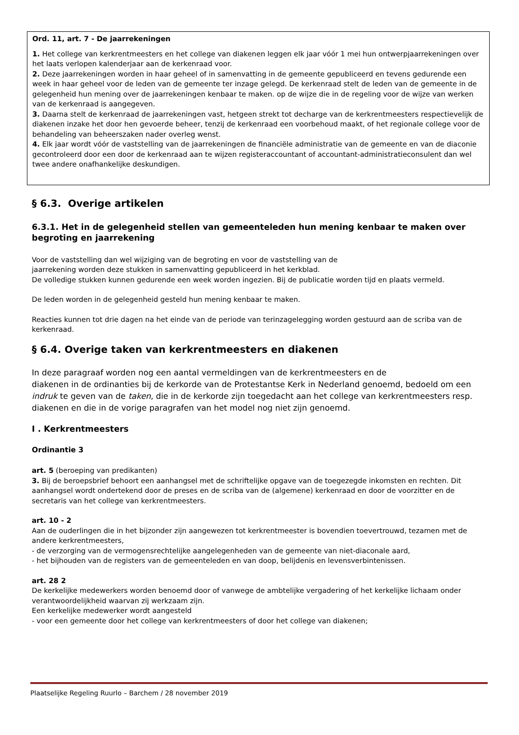Ord. 11, art. 7 - De jaarrekeningen
1. Het college van kerkrentmeesters en het college van diakenen leggen elk jaar vóór 1 mei hun ontwerpjaarrekeningen over het laats verlopen kalenderjaar aan de kerkenraad voor.
2. Deze jaarrekeningen worden in haar geheel of in samenvatting in de gemeente gepubliceerd en tevens gedurende een week in haar geheel voor de leden van de gemeente ter inzage gelegd. De kerkenraad stelt de leden van de gemeente in de gelegenheid hun mening over de jaarrekeningen kenbaar te maken. op de wijze die in de regeling voor de wijze van werken van de kerkenraad is aangegeven.
3. Daarna stelt de kerkenraad de jaarrekeningen vast, hetgeen strekt tot decharge van de kerkrentmeesters respectievelijk de diakenen inzake het door hen gevoerde beheer, tenzij de kerkenraad een voorbehoud maakt, of het regionale college voor de behandeling van beheerszaken nader overleg wenst.
4. Elk jaar wordt vóór de vaststelling van de jaarrekeningen de financiële administratie van de gemeente en van de diaconie gecontroleerd door een door de kerkenraad aan te wijzen registeraccountant of accountant-administratieconsulent dan wel twee andere onafhankelijke deskundigen.
§ 6.3. Overige artikelen
6.3.1. Het in de gelegenheid stellen van gemeenteleden hun mening kenbaar te maken over begroting en jaarrekening
Voor de vaststelling dan wel wijziging van de begroting en voor de vaststelling van de
jaarrekening worden deze stukken in samenvatting gepubliceerd in het kerkblad.
De volledige stukken kunnen gedurende een week worden ingezien. Bij de publicatie worden tijd en plaats vermeld.
De leden worden in de gelegenheid gesteld hun mening kenbaar te maken.
Reacties kunnen tot drie dagen na het einde van de periode van terinzagelegging worden gestuurd aan de scriba van de kerkenraad.
§ 6.4. Overige taken van kerkrentmeesters en diakenen
In deze paragraaf worden nog een aantal vermeldingen van de kerkrentmeesters en de
diakenen in de ordinanties bij de kerkorde van de Protestantse Kerk in Nederland genoemd, bedoeld om een indruk te geven van de taken, die in de kerkorde zijn toegedacht aan het college van kerkrentmeesters resp. diakenen en die in de vorige paragrafen van het model nog niet zijn genoemd.
I . Kerkrentmeesters
Ordinantie 3
art. 5 (beroeping van predikanten)
3. Bij de beroepsbrief behoort een aanhangsel met de schriftelijke opgave van de toegezegde inkomsten en rechten. Dit aanhangsel wordt ondertekend door de preses en de scriba van de (algemene) kerkenraad en door de voorzitter en de secretaris van het college van kerkrentmeesters.
art. 10 - 2
Aan de ouderlingen die in het bijzonder zijn aangewezen tot kerkrentmeester is bovendien toevertrouwd, tezamen met de andere kerkrentmeesters,
- de verzorging van de vermogensrechtelijke aangelegenheden van de gemeente van niet-diaconale aard,
- het bijhouden van de registers van de gemeenteleden en van doop, belijdenis en levensverbintenissen.
art. 28 2
De kerkelijke medewerkers worden benoemd door of vanwege de ambtelijke vergadering of het kerkelijke lichaam onder verantwoordelijkheid waarvan zij werkzaam zijn.
Een kerkelijke medewerker wordt aangesteld
- voor een gemeente door het college van kerkrentmeesters of door het college van diakenen;
Plaatselijke Regeling Ruurlo – Barchem / 28 november 2019